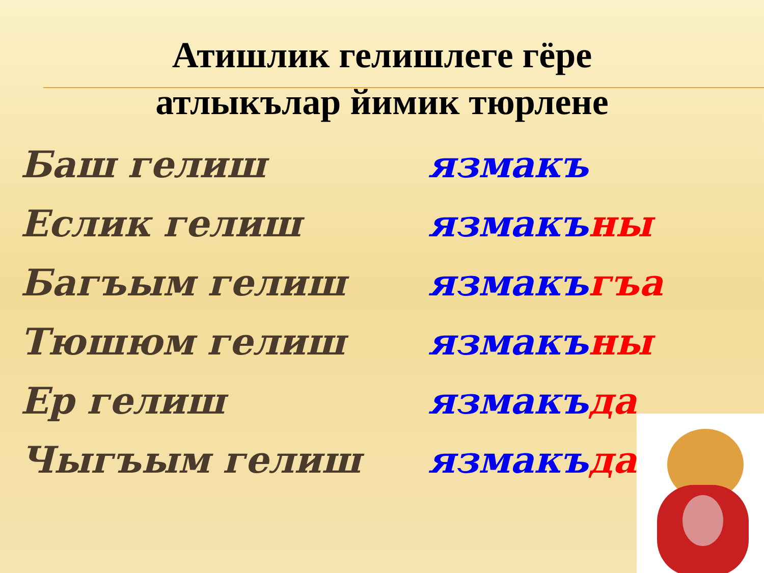Атишлик гелишлеге гёре
атлыкълар йимик тюрлене
Баш гелиш язмакъ
Еслик гелиш язмакъны
Багъым гелиш язмакъгъа
Тюшюм гелиш язмакъны
Ер гелиш язмакъда
Чыгъым гелиш язмакъдан